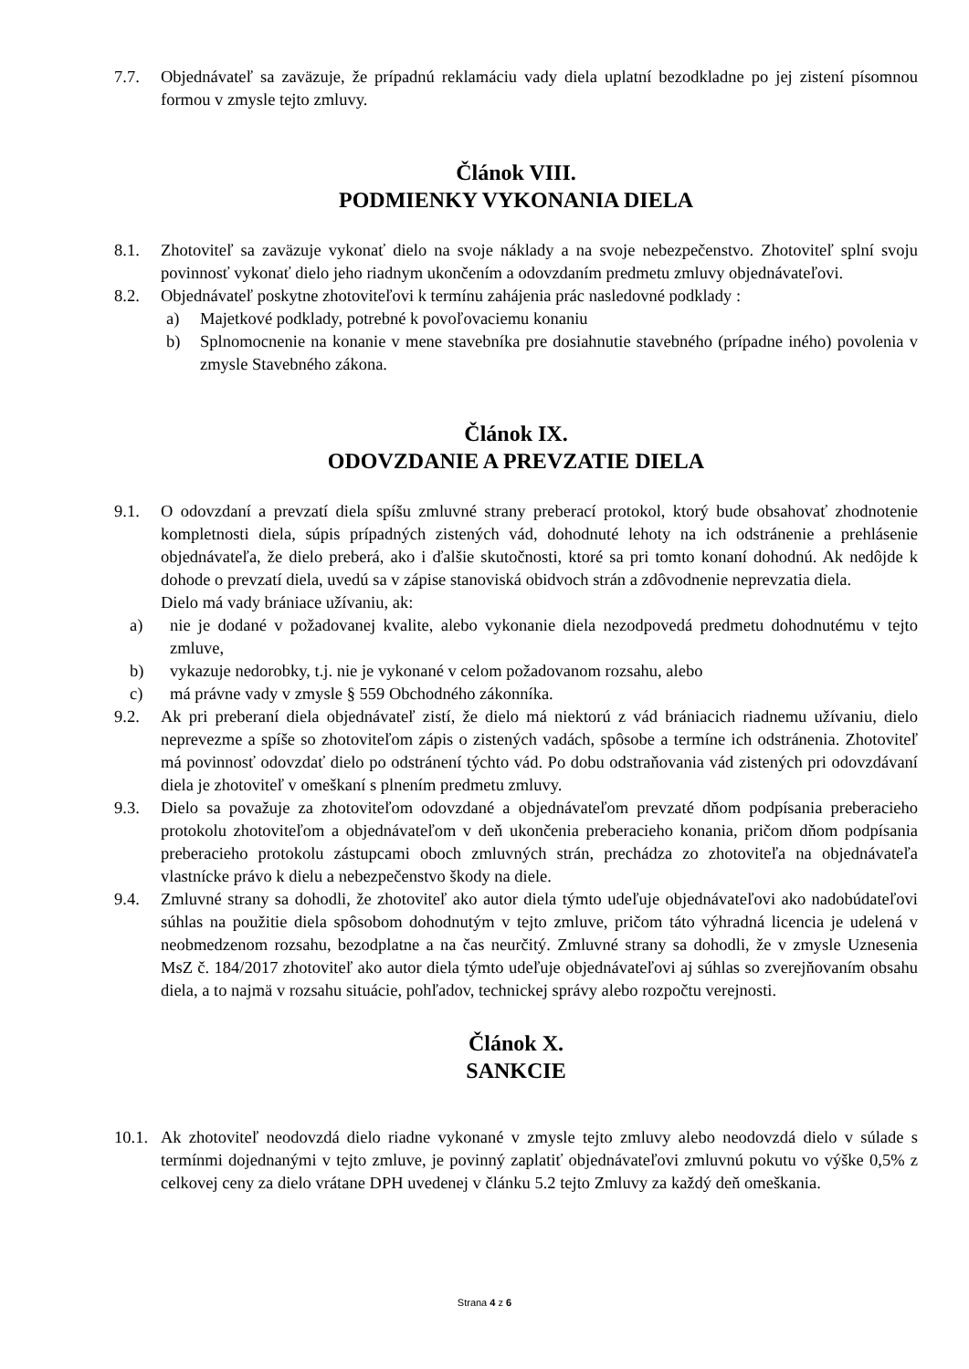7.7. Objednávateľ sa zaväzuje, že prípadnú reklamáciu vady diela uplatní bezodkladne po jej zistení písomnou formou v zmysle tejto zmluvy.
Článok VIII.
PODMIENKY VYKONANIA DIELA
8.1. Zhotoviteľ sa zaväzuje vykonať dielo na svoje náklady a na svoje nebezpečenstvo. Zhotoviteľ splní svoju povinnosť vykonať dielo jeho riadnym ukončením a odovzdaním predmetu zmluvy objednávateľovi.
8.2. Objednávateľ poskytne zhotoviteľovi k termínu zahájenia prác nasledovné podklady :
a) Majetkové podklady, potrebné k povoľovaciemu konaniu
b) Splnomocnenie na konanie v mene stavebníka pre dosiahnutie stavebného (prípadne iného) povolenia v zmysle Stavebného zákona.
Článok IX.
ODOVZDANIE A PREVZATIE DIELA
9.1. O odovzdaní a prevzatí diela spíšu zmluvné strany preberací protokol, ktorý bude obsahovať zhodnotenie kompletnosti diela, súpis prípadných zistených vád, dohodnuté lehoty na ich odstránenie a prehlásenie objednávateľa, že dielo preberá, ako i ďalšie skutočnosti, ktoré sa pri tomto konaní dohodnú. Ak nedôjde k dohode o prevzatí diela, uvedú sa v zápise stanoviská obidvoch strán a zdôvodnenie neprevzatia diela.
Dielo má vady brániace užívaniu, ak:
a) nie je dodané v požadovanej kvalite, alebo vykonanie diela nezodpovedá predmetu dohodnutému v tejto zmluve,
b) vykazuje nedorobky, t.j. nie je vykonané v celom požadovanom rozsahu, alebo
c) má právne vady v zmysle § 559 Obchodného zákonníka.
9.2. Ak pri preberaní diela objednávateľ zistí, že dielo má niektorú z vád brániacich riadnemu užívaniu, dielo neprevezme a spíše so zhotoviteľom zápis o zistených vadách, spôsobe a termíne ich odstránenia. Zhotoviteľ má povinnosť odovzdať dielo po odstránení týchto vád. Po dobu odstraňovania vád zistených pri odovzdávaní diela je zhotoviteľ v omeškaní s plnením predmetu zmluvy.
9.3. Dielo sa považuje za zhotoviteľom odovzdané a objednávateľom prevzaté dňom podpísania preberacieho protokolu zhotoviteľom a objednávateľom v deň ukončenia preberacieho konania, pričom dňom podpísania preberacieho protokolu zástupcami oboch zmluvných strán, prechádza zo zhotoviteľa na objednávateľa vlastnícke právo k dielu a nebezpečenstvo škody na diele.
9.4. Zmluvné strany sa dohodli, že zhotoviteľ ako autor diela týmto udeľuje objednávateľovi ako nadobúdateľovi súhlas na použitie diela spôsobom dohodnutým v tejto zmluve, pričom táto výhradná licencia je udelená v neobmedzenom rozsahu, bezodplatne a na čas neurčitý. Zmluvné strany sa dohodli, že v zmysle Uznesenia MsZ č. 184/2017 zhotoviteľ ako autor diela týmto udeľuje objednávateľovi aj súhlas so zverejňovaním obsahu diela, a to najmä v rozsahu situácie, pohľadov, technickej správy alebo rozpočtu verejnosti.
Článok X.
SANKCIE
10.1. Ak zhotoviteľ neodovzdá dielo riadne vykonané v zmysle tejto zmluvy alebo neodovzdá dielo v súlade s termínmi dojednanými v tejto zmluve, je povinný zaplatiť objednávateľovi zmluvnú pokutu vo výške 0,5% z celkovej ceny za dielo vrátane DPH uvedenej v článku 5.2 tejto Zmluvy za každý deň omeškania.
Strana 4 z 6